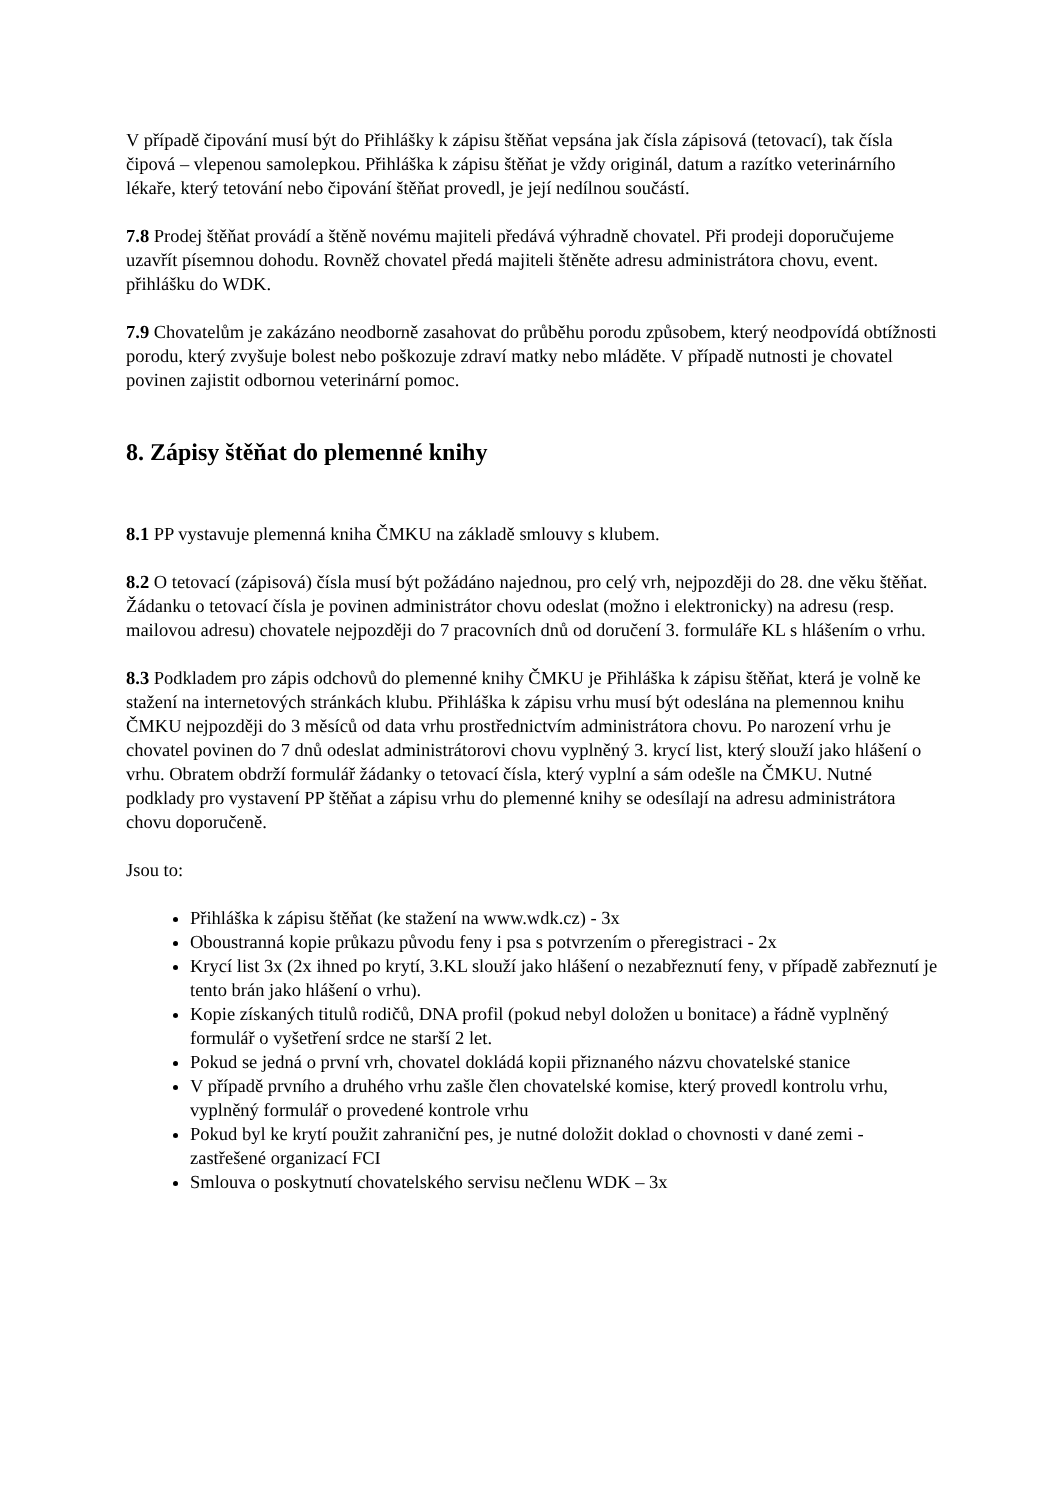V případě čipování musí být do Přihlášky k zápisu štěňat vepsána jak čísla zápisová (tetovací), tak čísla čipová – vlepenou samolepkou. Přihláška k zápisu štěňat je vždy originál, datum a razítko veterinárního lékaře, který tetování nebo čipování štěňat provedl, je její nedílnou součástí.
7.8 Prodej štěňat provádí a štěně novému majiteli předává výhradně chovatel. Při prodeji doporučujeme uzavřít písemnou dohodu. Rovněž chovatel předá majiteli štěněte adresu administrátora chovu, event. přihlášku do WDK.
7.9 Chovatelům je zakázáno neodborně zasahovat do průběhu porodu způsobem, který neodpovídá obtížnosti porodu, který zvyšuje bolest nebo poškozuje zdraví matky nebo mláděte. V případě nutnosti je chovatel povinen zajistit odbornou veterinární pomoc.
8. Zápisy štěňat do plemenné knihy
8.1 PP vystavuje plemenná kniha ČMKU na základě smlouvy s klubem.
8.2 O tetovací (zápisová) čísla musí být požádáno najednou, pro celý vrh, nejpozději do 28. dne věku štěňat. Žádanku o tetovací čísla je povinen administrátor chovu odeslat (možno i elektronicky) na adresu (resp. mailovou adresu) chovatele nejpozději do 7 pracovních dnů od doručení 3. formuláře KL s hlášením o vrhu.
8.3 Podkladem pro zápis odchovů do plemenné knihy ČMKU je Přihláška k zápisu štěňat, která je volně ke stažení na internetových stránkách klubu. Přihláška k zápisu vrhu musí být odeslána na plemennou knihu ČMKU nejpozději do 3 měsíců od data vrhu prostřednictvím administrátora chovu. Po narození vrhu je chovatel povinen do 7 dnů odeslat administrátorovi chovu vyplněný 3. krycí list, který slouží jako hlášení o vrhu. Obratem obdrží formulář žádanky o tetovací čísla, který vyplní a sám odešle na ČMKU. Nutné podklady pro vystavení PP štěňat a zápisu vrhu do plemenné knihy se odesílají na adresu administrátora chovu doporučeně.
Jsou to:
Přihláška k zápisu štěňat (ke stažení na www.wdk.cz) - 3x
Oboustranná kopie průkazu původu feny i psa s potvrzením o přeregistraci - 2x
Krycí list 3x (2x ihned po krytí, 3.KL slouží jako hlášení o nezabřeznutí feny, v případě zabřeznutí je tento brán jako hlášení o vrhu).
Kopie získaných titulů rodičů, DNA profil (pokud nebyl doložen u bonitace) a řádně vyplněný formulář o vyšetření srdce ne starší 2 let.
Pokud se jedná o první vrh, chovatel dokládá kopii přiznaného názvu chovatelské stanice
V případě prvního a druhého vrhu zašle člen chovatelské komise, který provedl kontrolu vrhu, vyplněný formulář o provedené kontrole vrhu
Pokud byl ke krytí použit zahraniční pes, je nutné doložit doklad o chovnosti v dané zemi - zastřešené organizací FCI
Smlouva o poskytnutí chovatelského servisu nečlenu WDK – 3x